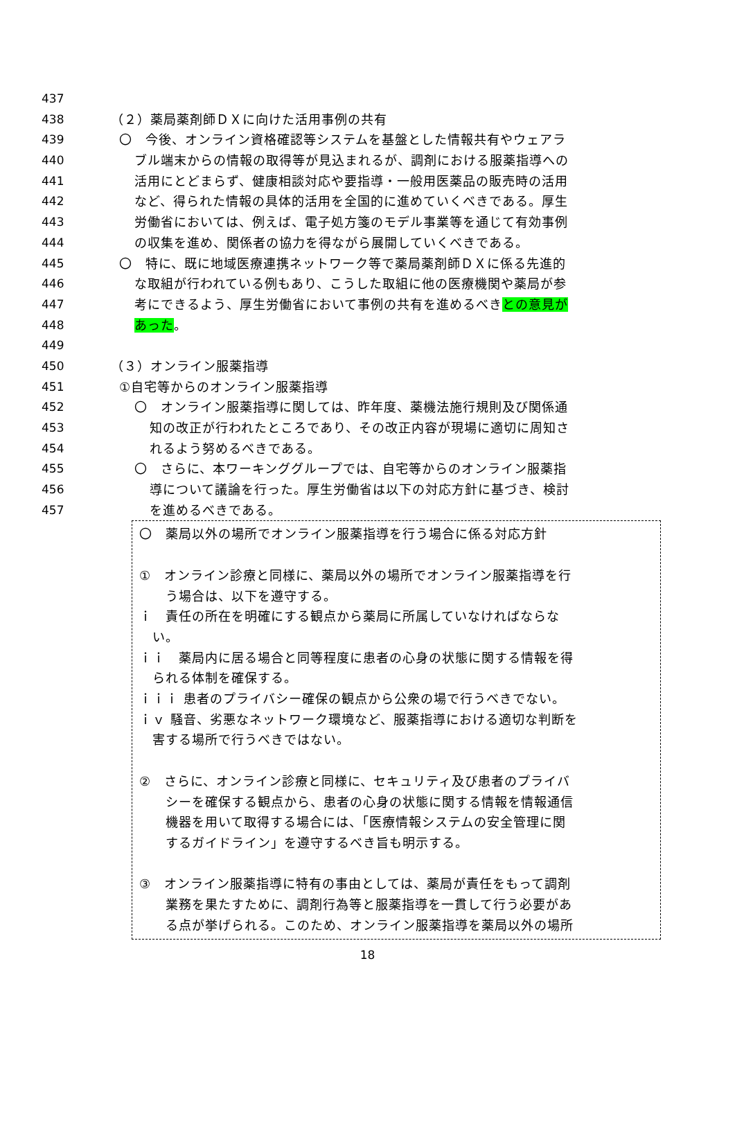437
438 （２）薬局薬剤師ＤＸに向けた活用事例の共有
439 〇　今後、オンライン資格確認等システムを基盤とした情報共有やウェアラ
440 ブル端末からの情報の取得等が見込まれるが、調剤における服薬指導への
441 活用にとどまらず、健康相談対応や要指導・一般用医薬品の販売時の活用
442 など、得られた情報の具体的活用を全国的に進めていくべきである。厚生
443 労働省においては、例えば、電子処方箋のモデル事業等を通じて有効事例
444 の収集を進め、関係者の協力を得ながら展開していくべきである。
445 〇　特に、既に地域医療連携ネットワーク等で薬局薬剤師ＤＸに係る先進的
446 な取組が行われている例もあり、こうした取組に他の医療機関や薬局が参
447 考にできるよう、厚生労働省において事例の共有を進めるべきとの意見が
448 あった。
449
450 （３）オンライン服薬指導
451 ①自宅等からのオンライン服薬指導
452 〇　オンライン服薬指導に関しては、昨年度、薬機法施行規則及び関係通
453 知の改正が行われたところであり、その改正内容が現場に適切に周知さ
454 れるよう努めるべきである。
455 〇　さらに、本ワーキンググループでは、自宅等からのオンライン服薬指
456 導について議論を行った。厚生労働省は以下の対応方針に基づき、検討
457 を進めるべきである。
〇　薬局以外の場所でオンライン服薬指導を行う場合に係る対応方針
①　オンライン診療と同様に、薬局以外の場所でオンライン服薬指導を行
　　う場合は、以下を遵守する。
ｉ　責任の所在を明確にする観点から薬局に所属していなければならな
　い。
ｉｉ　薬局内に居る場合と同等程度に患者の心身の状態に関する情報を得
　られる体制を確保する。
ｉｉｉ 患者のプライバシー確保の観点から公衆の場で行うべきでない。
ｉｖ 騒音、劣悪なネットワーク環境など、服薬指導における適切な判断を
　害する場所で行うべきではない。
②　さらに、オンライン診療と同様に、セキュリティ及び患者のプライバ
　　シーを確保する観点から、患者の心身の状態に関する情報を情報通信
　　機器を用いて取得する場合には、「医療情報システムの安全管理に関
　　するガイドライン」を遵守するべき旨も明示する。
③　オンライン服薬指導に特有の事由としては、薬局が責任をもって調剤
　　業務を果たすために、調剤行為等と服薬指導を一貫して行う必要があ
　　る点が挙げられる。このため、オンライン服薬指導を薬局以外の場所
18